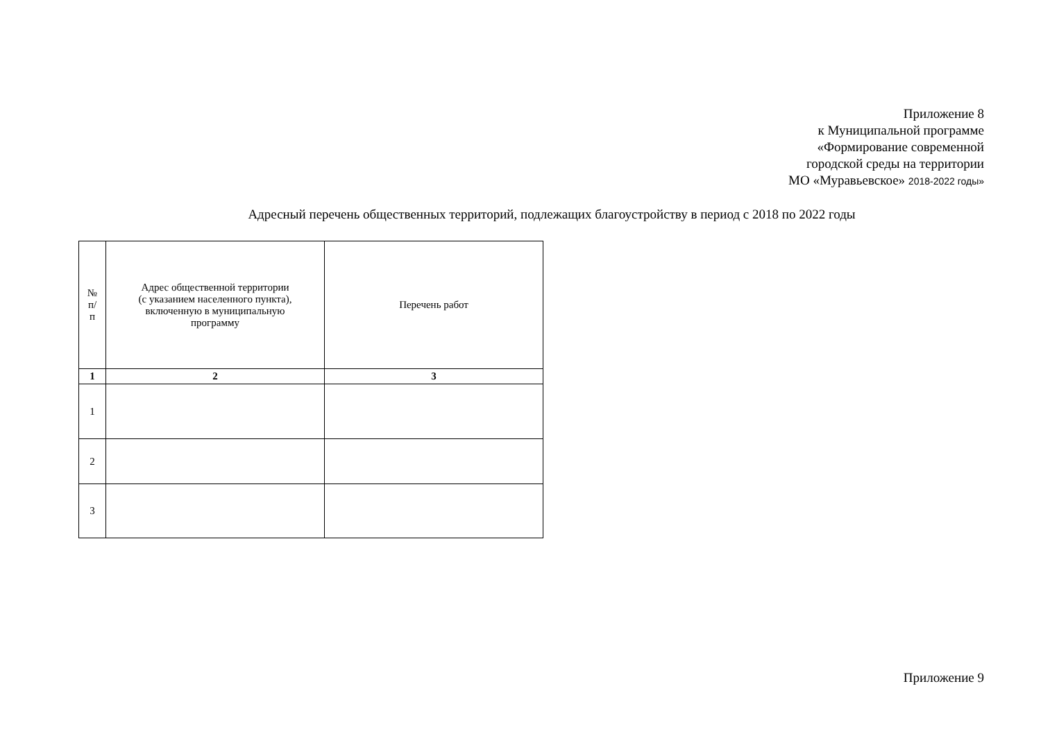Приложение 8
к Муниципальной программе
«Формирование современной
городской среды на территории
МО «Муравьевское» 2018-2022 годы»
Адресный перечень общественных территорий, подлежащих благоустройству в период с 2018 по 2022 годы
| № п/ п | Адрес общественной территории (с указанием населенного пункта), включенную в муниципальную программу | Перечень работ |
| --- | --- | --- |
| 1 | 2 | 3 |
| 1 | | |
| 2 | | |
| 3 | | |
Приложение 9